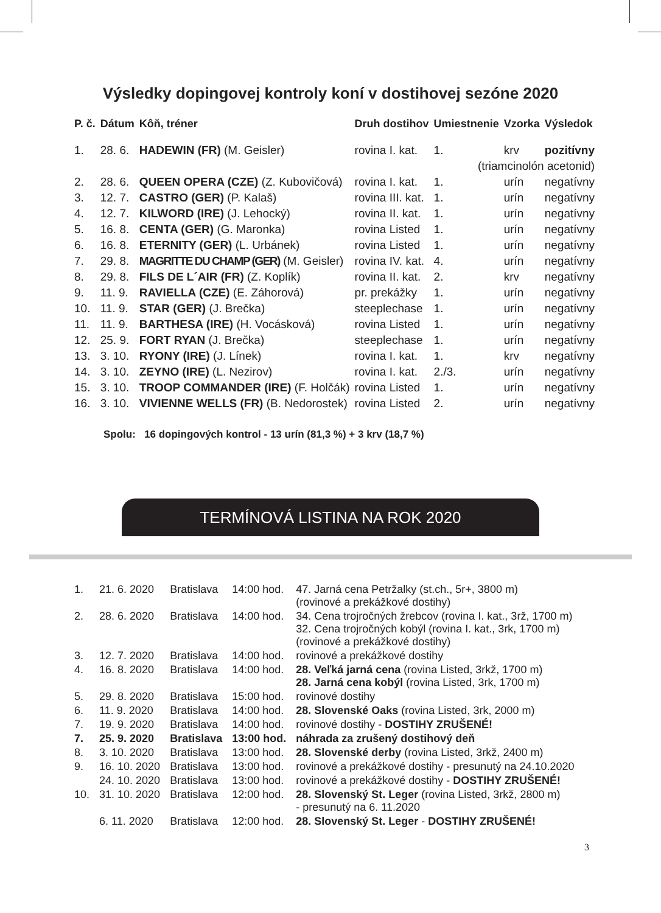Výsledky dopingovej kontroly koní v dostihovej sezóne 2020
| P. č. | Dátum | Kôň, tréner | Druh dostihov | Umiestnenie | Vzorka | Výsledok |
| --- | --- | --- | --- | --- | --- | --- |
| 1. | 28. 6. | HADEWIN (FR) (M. Geisler) | rovina I. kat. | 1. | krv | pozitívny |
| | | | | (triamcinolón acetonid) | | |
| 2. | 28. 6. | QUEEN OPERA (CZE) (Z. Kubovičová) | rovina I. kat. | 1. | urín | negatívny |
| 3. | 12. 7. | CASTRO (GER) (P. Kalaš) | rovina III. kat. | 1. | urín | negatívny |
| 4. | 12. 7. | KILWORD (IRE) (J. Lehocký) | rovina II. kat. | 1. | urín | negatívny |
| 5. | 16. 8. | CENTA (GER) (G. Maronka) | rovina Listed | 1. | urín | negatívny |
| 6. | 16. 8. | ETERNITY (GER) (L. Urbánek) | rovina Listed | 1. | urín | negatívny |
| 7. | 29. 8. | MAGRITTE DU CHAMP (GER) (M. Geisler) | rovina IV. kat. | 4. | urín | negatívny |
| 8. | 29. 8. | FILS DE L´AIR (FR) (Z. Koplík) | rovina II. kat. | 2. | krv | negatívny |
| 9. | 11. 9. | RAVIELLA (CZE) (E. Záhorová) | pr. prekážky | 1. | urín | negatívny |
| 10. | 11. 9. | STAR (GER) (J. Brečka) | steeplechase | 1. | urín | negatívny |
| 11. | 11. 9. | BARTHESA (IRE) (H. Vocásková) | rovina Listed | 1. | urín | negatívny |
| 12. | 25. 9. | FORT RYAN (J. Brečka) | steeplechase | 1. | urín | negatívny |
| 13. | 3. 10. | RYONY (IRE) (J. Línek) | rovina I. kat. | 1. | krv | negatívny |
| 14. | 3. 10. | ZEYNO (IRE) (L. Nezirov) | rovina I. kat. | 2./3. | urín | negatívny |
| 15. | 3. 10. | TROOP COMMANDER (IRE) (F. Holčák) | rovina Listed | 1. | urín | negatívny |
| 16. | 3. 10. | VIVIENNE WELLS (FR) (B. Nedorostek) | rovina Listed | 2. | urín | negatívny |
Spolu: 16 dopingových kontrol - 13 urín (81,3 %) + 3 krv (18,7 %)
TERMÍNOVÁ LISTINA NA ROK 2020
| 1. | 21. 6. 2020 | Bratislava | 14:00 hod. | 47. Jarná cena Petržalky (st.ch., 5r+, 3800 m) (rovinové a prekážkové dostihy) |
| 2. | 28. 6. 2020 | Bratislava | 14:00 hod. | 34. Cena trojročných žrebcov (rovina I. kat., 3rž, 1700 m) 32. Cena trojročných kobýl (rovina I. kat., 3rk, 1700 m) (rovinové a prekážkové dostihy) |
| 3. | 12. 7. 2020 | Bratislava | 14:00 hod. | rovinové a prekážkové dostihy |
| 4. | 16. 8. 2020 | Bratislava | 14:00 hod. | 28. Veľká jarná cena (rovina Listed, 3rkž, 1700 m) 28. Jarná cena kobýl (rovina Listed, 3rk, 1700 m) |
| 5. | 29. 8. 2020 | Bratislava | 15:00 hod. | rovinové dostihy |
| 6. | 11. 9. 2020 | Bratislava | 14:00 hod. | 28. Slovenské Oaks (rovina Listed, 3rk, 2000 m) |
| 7. | 19. 9. 2020 | Bratislava | 14:00 hod. | rovinové dostihy - DOSTIHY ZRUŠENÉ! |
| 7. | 25. 9. 2020 | Bratislava | 13:00 hod. | náhrada za zrušený dostihový deň |
| 8. | 3. 10. 2020 | Bratislava | 13:00 hod. | 28. Slovenské derby (rovina Listed, 3rkž, 2400 m) |
| 9. | 16. 10. 2020 | Bratislava | 13:00 hod. | rovinové a prekážkové dostihy - presunutý na 24.10.2020 |
| | 24. 10. 2020 | Bratislava | 13:00 hod. | rovinové a prekážkové dostihy - DOSTIHY ZRUŠENÉ! |
| 10. | 31. 10. 2020 | Bratislava | 12:00 hod. | 28. Slovenský St. Leger (rovina Listed, 3rkž, 2800 m) - presunutý na 6. 11.2020 |
| | 6. 11. 2020 | Bratislava | 12:00 hod. | 28. Slovenský St. Leger - DOSTIHY ZRUŠENÉ! |
3